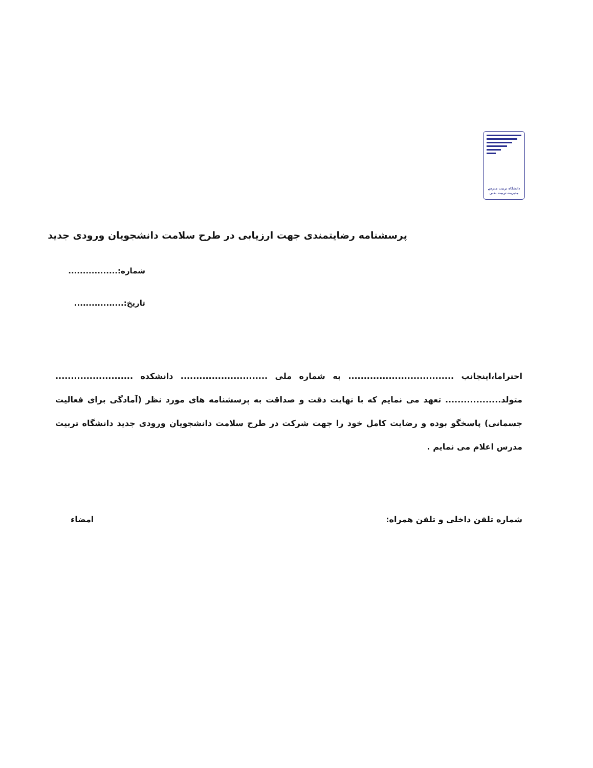دانشگاه تربیت مدرس
مدیریت تربیت بدنی
پرسشنامه رضایتمندی جهت ارزیابی در طرح سلامت دانشجویان ورودی جدید
شماره:.................
تاریخ:.................
احتراما،اینجانب .................................. به شماره ملی ............................ دانشکده ......................... متولد.................. تعهد می نمایم که با نهایت دقت و صداقت به پرسشنامه های مورد نظر (آمادگی برای فعالیت جسمانی) پاسخگو بوده و رضایت کامل خود را جهت شرکت در طرح سلامت دانشجویان ورودی جدید دانشگاه تربیت مدرس اعلام می نمایم .
شماره تلفن داخلی و تلفن همراه: امضاء